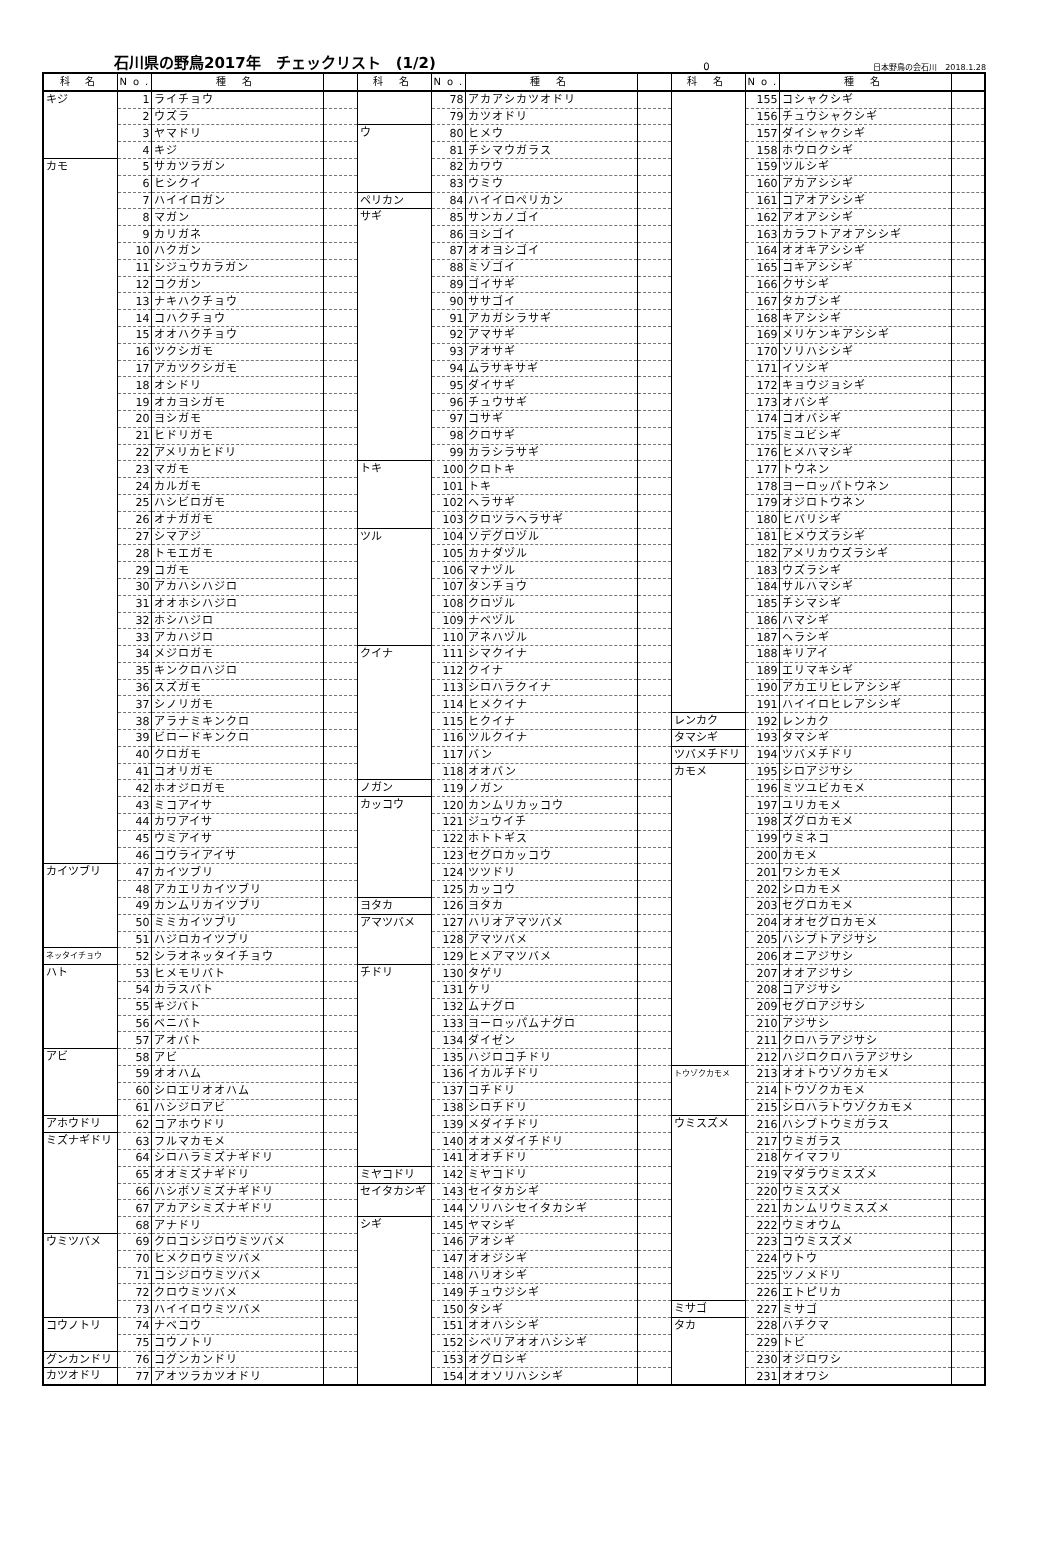石川県の野鳥2017年　チェックリスト　(1/2)
0 日本野鳥の会石川　2018.1.28
| 科 名 | No. | 種 名 | | 科 名 | No. | 種 名 | | 科 名 | No. | 種 名 | |
| --- | --- | --- | --- | --- | --- | --- | --- | --- | --- | --- | --- |
| キジ | 1 | ライチョウ | | | 78 | アカアシカツオドリ | | | 155 | コシャクシギ | |
| | 2 | ウズラ | | | 79 | カツオドリ | | | 156 | チュウシャクシギ | |
| | 3 | ヤマドリ | | ウ | 80 | ヒメウ | | | 157 | ダイシャクシギ | |
| | 4 | キジ | | | 81 | チシマウガラス | | | 158 | ホウロクシギ | |
| カモ | 5 | サカツラガン | | | 82 | カワウ | | | 159 | ツルシギ | |
| | 6 | ヒシクイ | | | 83 | ウミウ | | | 160 | アカアシシギ | |
| | 7 | ハイイロガン | | ペリカン | 84 | ハイイロペリカン | | | 161 | コアオアシシギ | |
| | 8 | マガン | | サギ | 85 | サンカノゴイ | | | 162 | アオアシシギ | |
| | 9 | カリガネ | | | 86 | ヨシゴイ | | | 163 | カラフトアオアシシギ | |
| | 10 | ハクガン | | | 87 | オオヨシゴイ | | | 164 | オオキアシシギ | |
| | 11 | シジュウカラガン | | | 88 | ミゾゴイ | | | 165 | コキアシシギ | |
| | 12 | コクガン | | | 89 | ゴイサギ | | | 166 | クサシギ | |
| | 13 | ナキハクチョウ | | | 90 | ササゴイ | | | 167 | タカブシギ | |
| | 14 | コハクチョウ | | | 91 | アカガシラサギ | | | 168 | キアシシギ | |
| | 15 | オオハクチョウ | | | 92 | アマサギ | | | 169 | メリケンキアシシギ | |
| | 16 | ツクシガモ | | | 93 | アオサギ | | | 170 | ソリハシシギ | |
| | 17 | アカツクシガモ | | | 94 | ムラサキサギ | | | 171 | イソシギ | |
| | 18 | オシドリ | | | 95 | ダイサギ | | | 172 | キョウジョシギ | |
| | 19 | オカヨシガモ | | | 96 | チュウサギ | | | 173 | オバシギ | |
| | 20 | ヨシガモ | | | 97 | コサギ | | | 174 | コオバシギ | |
| | 21 | ヒドリガモ | | | 98 | クロサギ | | | 175 | ミユビシギ | |
| | 22 | アメリカヒドリ | | | 99 | カラシラサギ | | | 176 | ヒメハマシギ | |
| | 23 | マガモ | | トキ | 100 | クロトキ | | | 177 | トウネン | |
| | 24 | カルガモ | | | 101 | トキ | | | 178 | ヨーロッパトウネン | |
| | 25 | ハシビロガモ | | | 102 | ヘラサギ | | | 179 | オジロトウネン | |
| | 26 | オナガガモ | | | 103 | クロツラヘラサギ | | | 180 | ヒバリシギ | |
| | 27 | シマアジ | | ツル | 104 | ソデグロヅル | | | 181 | ヒメウズラシギ | |
| | 28 | トモエガモ | | | 105 | カナダヅル | | | 182 | アメリカウズラシギ | |
| | 29 | コガモ | | | 106 | マナヅル | | | 183 | ウズラシギ | |
| | 30 | アカハシハジロ | | | 107 | タンチョウ | | | 184 | サルハマシギ | |
| | 31 | オオホシハジロ | | | 108 | クロヅル | | | 185 | チシマシギ | |
| | 32 | ホシハジロ | | | 109 | ナベヅル | | | 186 | ハマシギ | |
| | 33 | アカハジロ | | | 110 | アネハヅル | | | 187 | ヘラシギ | |
| | 34 | メジロガモ | | クイナ | 111 | シマクイナ | | | 188 | キリアイ | |
| | 35 | キンクロハジロ | | | 112 | クイナ | | | 189 | エリマキシギ | |
| | 36 | スズガモ | | | 113 | シロハラクイナ | | | 190 | アカエリヒレアシシギ | |
| | 37 | シノリガモ | | | 114 | ヒメクイナ | | | 191 | ハイイロヒレアシシギ | |
| | 38 | アラナミキンクロ | | | 115 | ヒクイナ | | レンカク | 192 | レンカク | |
| | 39 | ビロードキンクロ | | | 116 | ツルクイナ | | タマシギ | 193 | タマシギ | |
| | 40 | クロガモ | | | 117 | バン | | ツバメチドリ | 194 | ツバメチドリ | |
| | 41 | コオリガモ | | | 118 | オオバン | | カモメ | 195 | シロアジサシ | |
| | 42 | ホオジロガモ | | ノガン | 119 | ノガン | | | 196 | ミツユビカモメ | |
| | 43 | ミコアイサ | | カッコウ | 120 | カンムリカッコウ | | | 197 | ユリカモメ | |
| | 44 | カワアイサ | | | 121 | ジュウイチ | | | 198 | ズグロカモメ | |
| | 45 | ウミアイサ | | | 122 | ホトトギス | | | 199 | ウミネコ | |
| | 46 | コウライアイサ | | | 123 | セグロカッコウ | | | 200 | カモメ | |
| カイツブリ | 47 | カイツブリ | | | 124 | ツツドリ | | | 201 | ワシカモメ | |
| | 48 | アカエリカイツブリ | | | 125 | カッコウ | | | 202 | シロカモメ | |
| | 49 | カンムリカイツブリ | | ヨタカ | 126 | ヨタカ | | | 203 | セグロカモメ | |
| | 50 | ミミカイツブリ | | アマツバメ | 127 | ハリオアマツバメ | | | 204 | オオセグロカモメ | |
| | 51 | ハジロカイツブリ | | | 128 | アマツバメ | | | 205 | ハシブトアジサシ | |
| ネッタイチョウ | 52 | シラオネッタイチョウ | | | 129 | ヒメアマツバメ | | | 206 | オニアジサシ | |
| ハト | 53 | ヒメモリバト | | チドリ | 130 | タゲリ | | | 207 | オオアジサシ | |
| | 54 | カラスバト | | | 131 | ケリ | | | 208 | コアジサシ | |
| | 55 | キジバト | | | 132 | ムナグロ | | | 209 | セグロアジサシ | |
| | 56 | ベニバト | | | 133 | ヨーロッパムナグロ | | | 210 | アジサシ | |
| | 57 | アオバト | | | 134 | ダイゼン | | | 211 | クロハラアジサシ | |
| アビ | 58 | アビ | | | 135 | ハジロコチドリ | | | 212 | ハジロクロハラアジサシ | |
| | 59 | オオハム | | | 136 | イカルチドリ | | トウゾクカモメ | 213 | オオトウゾクカモメ | |
| | 60 | シロエリオオハム | | | 137 | コチドリ | | | 214 | トウゾクカモメ | |
| | 61 | ハシジロアビ | | | 138 | シロチドリ | | | 215 | シロハラトウゾクカモメ | |
| アホウドリ | 62 | コアホウドリ | | | 139 | メダイチドリ | | ウミスズメ | 216 | ハシブトウミガラス | |
| ミズナギドリ | 63 | フルマカモメ | | | 140 | オオメダイチドリ | | | 217 | ウミガラス | |
| | 64 | シロハラミズナギドリ | | | 141 | オオチドリ | | | 218 | ケイマフリ | |
| | 65 | オオミズナギドリ | | ミヤコドリ | 142 | ミヤコドリ | | | 219 | マダラウミスズメ | |
| | 66 | ハシボソミズナギドリ | | セイタカシギ | 143 | セイタカシギ | | | 220 | ウミスズメ | |
| | 67 | アカアシミズナギドリ | | | 144 | ソリハシセイタカシギ | | | 221 | カンムリウミスズメ | |
| | 68 | アナドリ | | シギ | 145 | ヤマシギ | | | 222 | ウミオウム | |
| ウミツバメ | 69 | クロコシジロウミツバメ | | | 146 | アオシギ | | | 223 | コウミスズメ | |
| | 70 | ヒメクロウミツバメ | | | 147 | オオジシギ | | | 224 | ウトウ | |
| | 71 | コシジロウミツバメ | | | 148 | ハリオシギ | | | 225 | ツノメドリ | |
| | 72 | クロウミツバメ | | | 149 | チュウジシギ | | | 226 | エトピリカ | |
| | 73 | ハイイロウミツバメ | | | 150 | タシギ | | ミサゴ | 227 | ミサゴ | |
| コウノトリ | 74 | ナベコウ | | | 151 | オオハシシギ | | タカ | 228 | ハチクマ | |
| | 75 | コウノトリ | | | 152 | シベリアオオハシシギ | | | 229 | トビ | |
| グンカンドリ | 76 | コグンカンドリ | | | 153 | オグロシギ | | | 230 | オジロワシ | |
| カツオドリ | 77 | アオツラカツオドリ | | | 154 | オオソリハシシギ | | | 231 | オオワシ | |